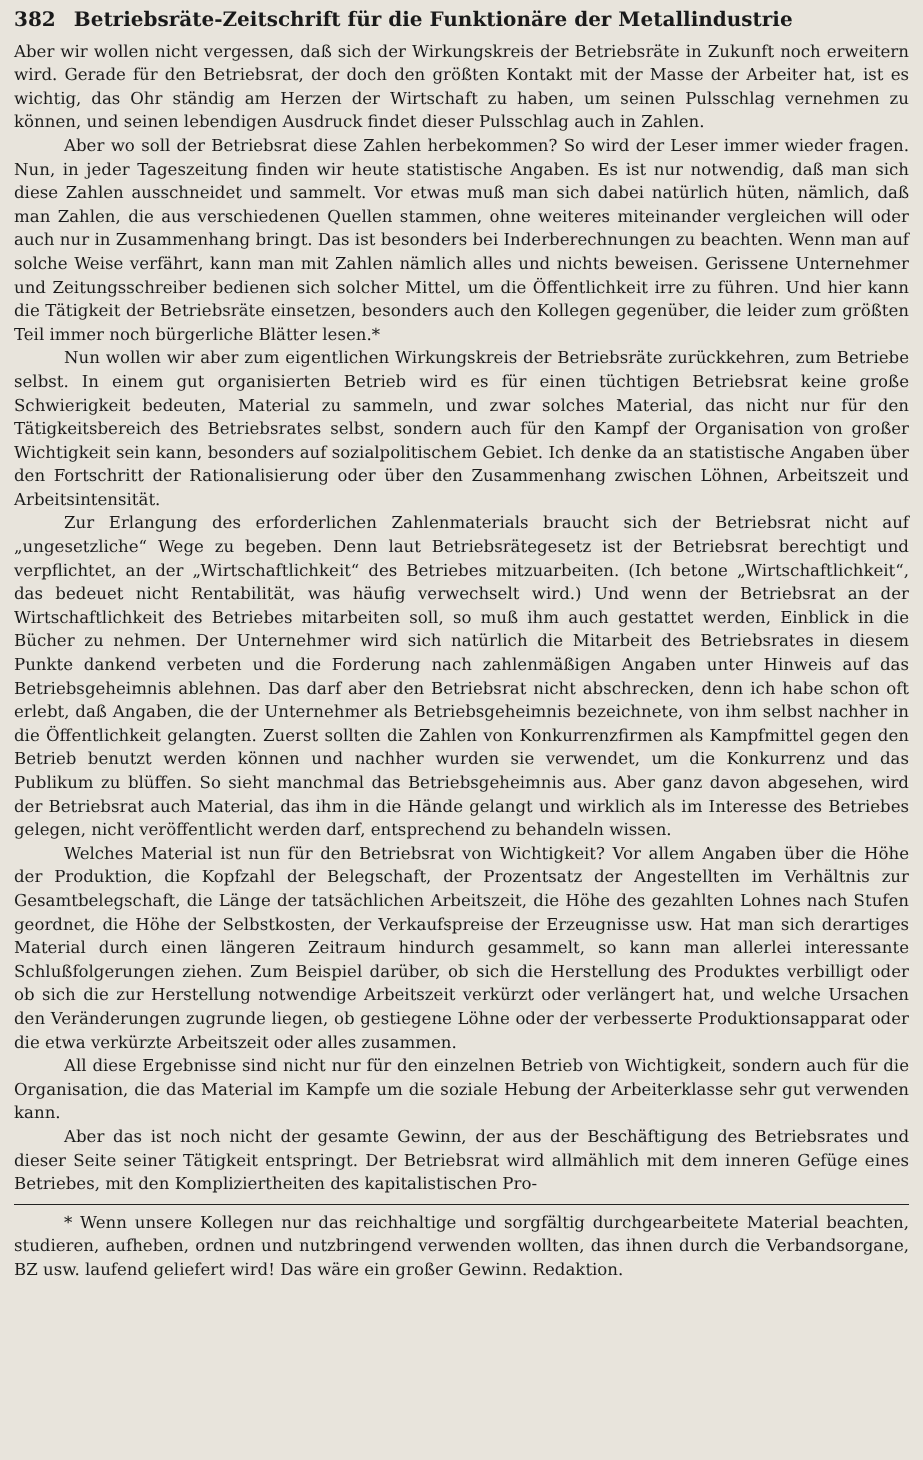382 Betriebsräte-Zeitschrift für die Funktionäre der Metallindustrie
Aber wir wollen nicht vergessen, daß sich der Wirkungskreis der Betriebsräte in Zukunft noch erweitern wird. Gerade für den Betriebsrat, der doch den größten Kontakt mit der Masse der Arbeiter hat, ist es wichtig, das Ohr ständig am Herzen der Wirtschaft zu haben, um seinen Pulsschlag vernehmen zu können, und seinen lebendigen Ausdruck findet dieser Pulsschlag auch in Zahlen.
Aber wo soll der Betriebsrat diese Zahlen herbekommen? So wird der Leser immer wieder fragen. Nun, in jeder Tageszeitung finden wir heute statistische Angaben. Es ist nur notwendig, daß man sich diese Zahlen ausschneidet und sammelt. Vor etwas muß man sich dabei natürlich hüten, nämlich, daß man Zahlen, die aus verschiedenen Quellen stammen, ohne weiteres miteinander vergleichen will oder auch nur in Zusammenhang bringt. Das ist besonders bei Inderberechnungen zu beachten. Wenn man auf solche Weise verfährt, kann man mit Zahlen nämlich alles und nichts beweisen. Gerissene Unternehmer und Zeitungsschreiber bedienen sich solcher Mittel, um die Öffentlichkeit irre zu führen. Und hier kann die Tätigkeit der Betriebsräte einsetzen, besonders auch den Kollegen gegenüber, die leider zum größten Teil immer noch bürgerliche Blätter lesen.*
Nun wollen wir aber zum eigentlichen Wirkungskreis der Betriebsräte zurückkehren, zum Betriebe selbst. In einem gut organisierten Betrieb wird es für einen tüchtigen Betriebsrat keine große Schwierigkeit bedeuten, Material zu sammeln, und zwar solches Material, das nicht nur für den Tätigkeitsbereich des Betriebsrates selbst, sondern auch für den Kampf der Organisation von großer Wichtigkeit sein kann, besonders auf sozialpolitischem Gebiet. Ich denke da an statistische Angaben über den Fortschritt der Rationalisierung oder über den Zusammenhang zwischen Löhnen, Arbeitszeit und Arbeitsintensität.
Zur Erlangung des erforderlichen Zahlenmaterials braucht sich der Betriebsrat nicht auf „ungesetzliche“ Wege zu begeben. Denn laut Betriebsrätegesetz ist der Betriebsrat berechtigt und verpflichtet, an der „Wirtschaftlichkeit“ des Betriebes mitzuarbeiten. (Ich betone „Wirtschaftlichkeit“, das bedeuet nicht Rentabilität, was häufig verwechselt wird.) Und wenn der Betriebsrat an der Wirtschaftlichkeit des Betriebes mitarbeiten soll, so muß ihm auch gestattet werden, Einblick in die Bücher zu nehmen. Der Unternehmer wird sich natürlich die Mitarbeit des Betriebsrates in diesem Punkte dankend verbeten und die Forderung nach zahlenmäßigen Angaben unter Hinweis auf das Betriebsgeheimnis ablehnen. Das darf aber den Betriebsrat nicht abschrecken, denn ich habe schon oft erlebt, daß Angaben, die der Unternehmer als Betriebsgeheimnis bezeichnete, von ihm selbst nachher in die Öffentlichkeit gelangten. Zuerst sollten die Zahlen von Konkurrenzfirmen als Kampfmittel gegen den Betrieb benutzt werden können und nachher wurden sie verwendet, um die Konkurrenz und das Publikum zu blüffen. So sieht manchmal das Betriebsgeheimnis aus. Aber ganz davon abgesehen, wird der Betriebsrat auch Material, das ihm in die Hände gelangt und wirklich als im Interesse des Betriebes gelegen, nicht veröffentlicht werden darf, entsprechend zu behandeln wissen.
Welches Material ist nun für den Betriebsrat von Wichtigkeit? Vor allem Angaben über die Höhe der Produktion, die Kopfzahl der Belegschaft, der Prozentsatz der Angestellten im Verhältnis zur Gesamtbelegschaft, die Länge der tatsächlichen Arbeitszeit, die Höhe des gezahlten Lohnes nach Stufen geordnet, die Höhe der Selbstkosten, der Verkaufspreise der Erzeugnisse usw. Hat man sich derartiges Material durch einen längeren Zeitraum hindurch gesammelt, so kann man allerlei interessante Schlußfolgerungen ziehen. Zum Beispiel darüber, ob sich die Herstellung des Produktes verbilligt oder ob sich die zur Herstellung notwendige Arbeitszeit verkürzt oder verlängert hat, und welche Ursachen den Veränderungen zugrunde liegen, ob gestiegene Löhne oder der verbesserte Produktionsapparat oder die etwa verkürzte Arbeitszeit oder alles zusammen.
All diese Ergebnisse sind nicht nur für den einzelnen Betrieb von Wichtigkeit, sondern auch für die Organisation, die das Material im Kampfe um die soziale Hebung der Arbeiterklasse sehr gut verwenden kann.
Aber das ist noch nicht der gesamte Gewinn, der aus der Beschäftigung des Betriebsrates und dieser Seite seiner Tätigkeit entspringt. Der Betriebsrat wird allmählich mit dem inneren Gefüge eines Betriebes, mit den Kompliziertheiten des kapitalistischen Pro-
* Wenn unsere Kollegen nur das reichhaltige und sorgfältig durchgearbeitete Material beachten, studieren, aufheben, ordnen und nutzbringend verwenden wollten, das ihnen durch die Verbandsorgane, BZ usw. laufend geliefert wird! Das wäre ein großer Gewinn. Redaktion.